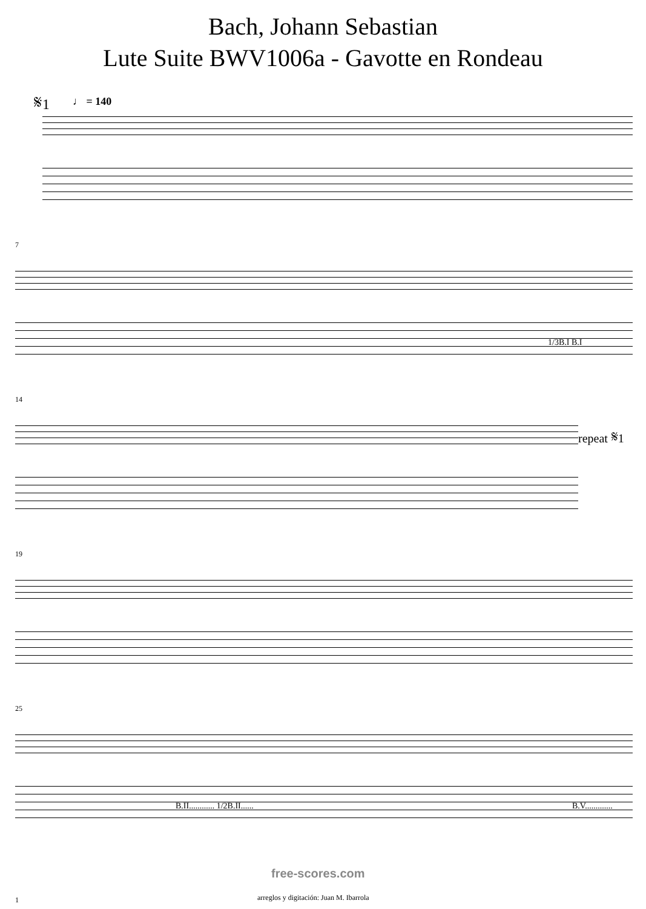Bach, Johann Sebastian
Lute Suite BWV1006a - Gavotte en Rondeau
𝄋1 ♩ = 140
7
1/3B.I B.I
14
repeat 𝄋1
19
25
B.II............ 1/2B.II...... B.V.............
free-scores.com
1
arreglos y digitación: Juan M. Ibarrola